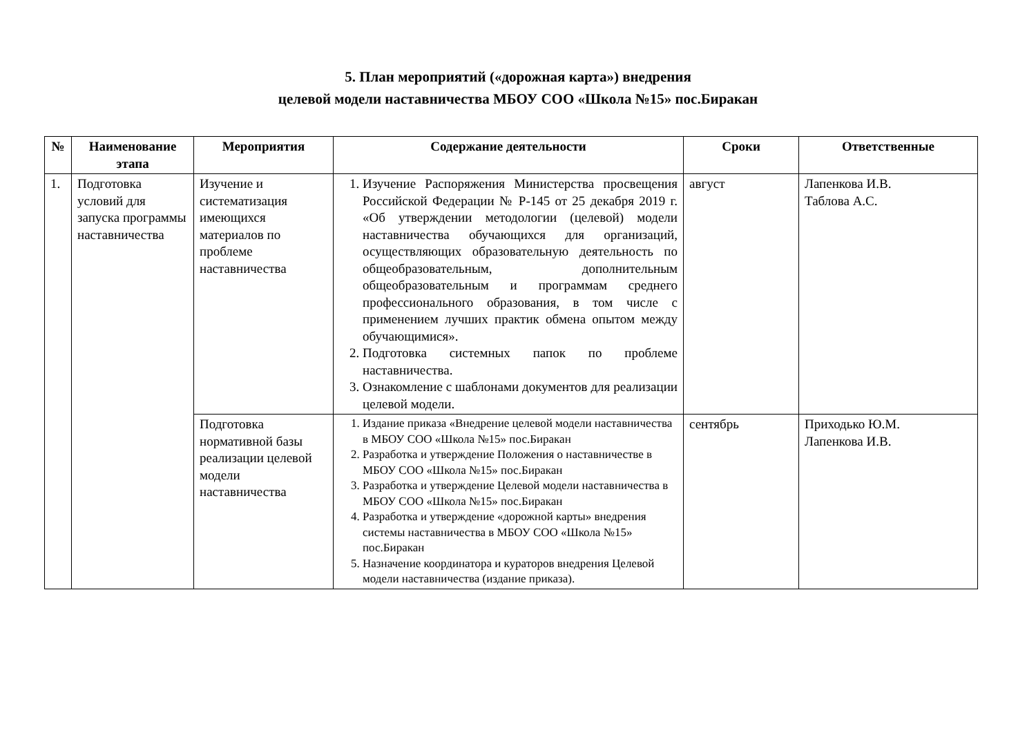5. План мероприятий («дорожная карта») внедрения
целевой модели наставничества МБОУ СОО «Школа №15» пос.Биракан
| № | Наименование этапа | Мероприятия | Содержание деятельности | Сроки | Ответственные |
| --- | --- | --- | --- | --- | --- |
| 1. | Подготовка условий для запуска программы наставничества | Изучение и систематизация имеющихся материалов по проблеме наставничества | 1. Изучение Распоряжения Министерства просвещения Российской Федерации № Р-145 от 25 декабря 2019 г. «Об утверждении методологии (целевой) модели наставничества обучающихся для организаций, осуществляющих образовательную деятельность по общеобразовательным, дополнительным общеобразовательным и программам среднего профессионального образования, в том числе с применением лучших практик обмена опытом между обучающимися». 2. Подготовка системных папок по проблеме наставничества. 3. Ознакомление с шаблонами документов для реализации целевой модели. | август | Лапенкова И.В. Таблова А.С. |
| | | Подготовка нормативной базы реализации целевой модели наставничества | 1. Издание приказа «Внедрение целевой модели наставничества в МБОУ СОО «Школа №15» пос.Биракан 2. Разработка и утверждение Положения о наставничестве в МБОУ СОО «Школа №15» пос.Биракан 3. Разработка и утверждение Целевой модели наставничества в МБОУ СОО «Школа №15» пос.Биракан 4. Разработка и утверждение «дорожной карты» внедрения системы наставничества в МБОУ СОО «Школа №15» пос.Биракан 5. Назначение координатора и кураторов внедрения Целевой модели наставничества (издание приказа). | сентябрь | Приходько Ю.М. Лапенкова И.В. |